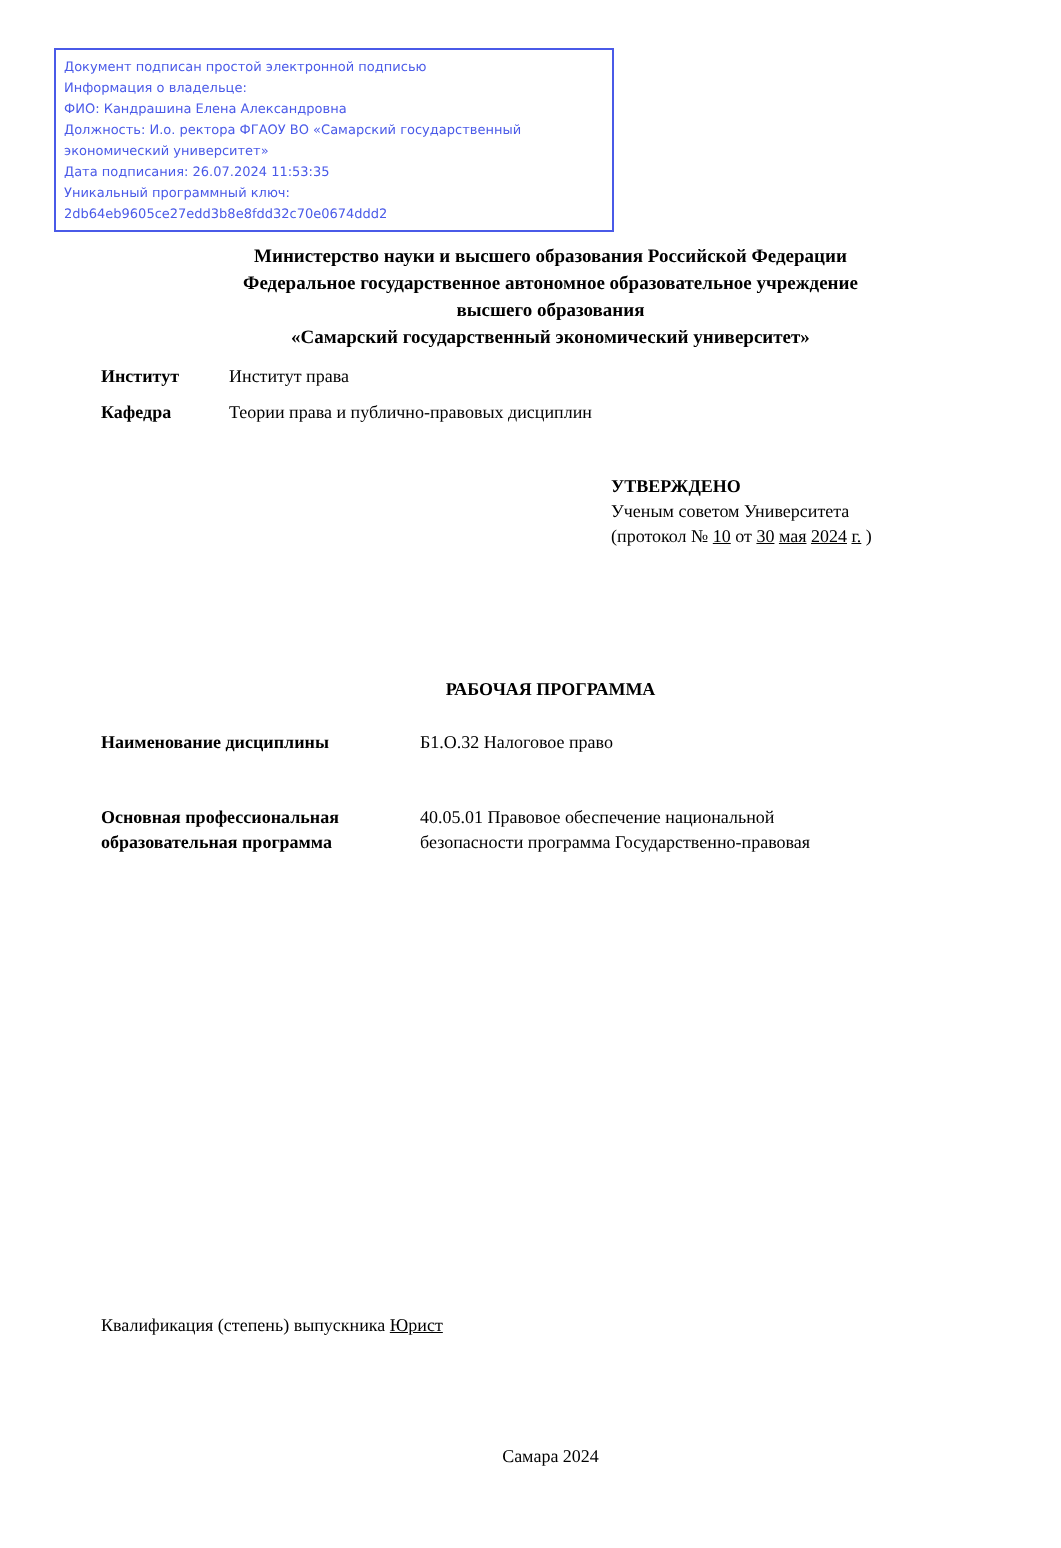Документ подписан простой электронной подписью
Информация о владельце:
ФИО: Кандрашина Елена Александровна
Должность: И.о. ректора ФГАОУ ВО «Самарский государственный экономический университет»
Дата подписания: 26.07.2024 11:53:35
Уникальный программный ключ:
2db64eb9605ce27edd3b8e8fdd32c70e0674ddd2
Министерство науки и высшего образования Российской Федерации
Федеральное государственное автономное образовательное учреждение
высшего образования
«Самарский государственный экономический университет»
Институт Институт права
Кафедра Теории права и публично-правовых дисциплин
УТВЕРЖДЕНО
Ученым советом Университета
(протокол № 10 от 30 мая 2024 г. )
РАБОЧАЯ ПРОГРАММА
Наименование дисциплины Б1.О.32 Налоговое право
Основная профессиональная образовательная программа 40.05.01 Правовое обеспечение национальной безопасности программа Государственно-правовая
Квалификация (степень) выпускника Юрист
Самара 2024